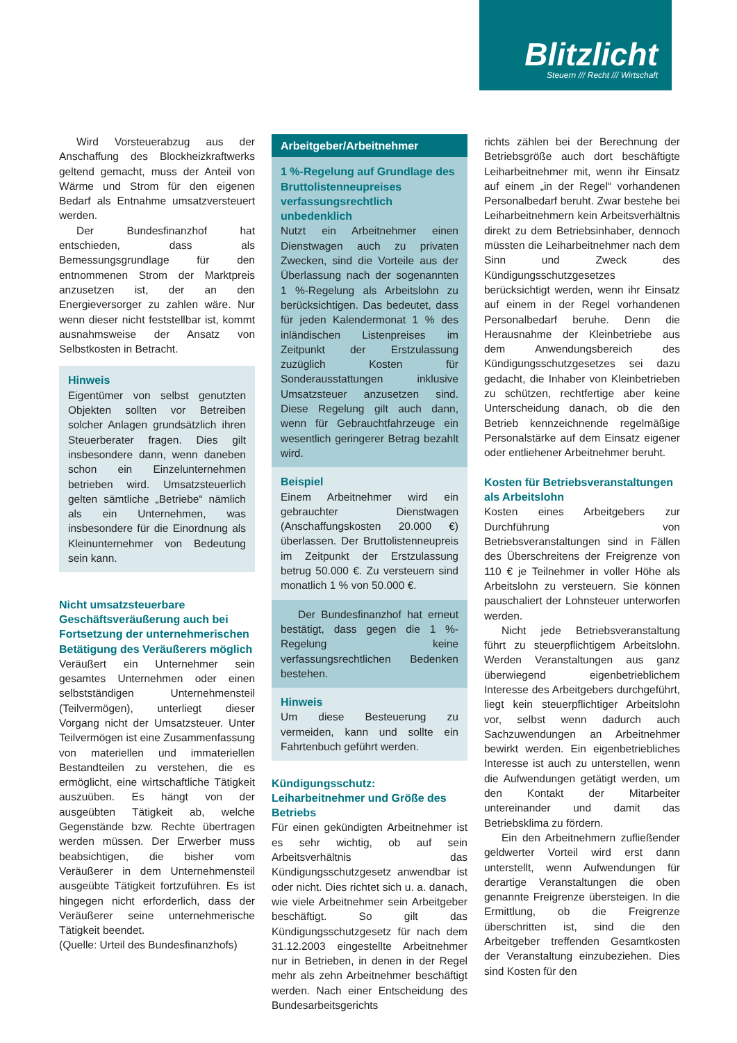Blitzlicht
Steuern /// Recht /// Wirtschaft
Wird Vorsteuerabzug aus der Anschaffung des Blockheizkraftwerks geltend gemacht, muss der Anteil von Wärme und Strom für den eigenen Bedarf als Entnahme umsatzversteuert werden.
Der Bundesfinanzhof hat entschieden, dass als Bemessungsgrundlage für den entnommenen Strom der Marktpreis anzusetzen ist, der an den Energieversorger zu zahlen wäre. Nur wenn dieser nicht feststellbar ist, kommt ausnahmsweise der Ansatz von Selbstkosten in Betracht.
Hinweis
Eigentümer von selbst genutzten Objekten sollten vor Betreiben solcher Anlagen grundsätzlich ihren Steuerberater fragen. Dies gilt insbesondere dann, wenn daneben schon ein Einzelunternehmen betrieben wird. Umsatzsteuerlich gelten sämtliche „Betriebe“ nämlich als ein Unternehmen, was insbesondere für die Einordnung als Kleinunternehmer von Bedeutung sein kann.
Nicht umsatzsteuerbare Geschäftsveräußerung auch bei Fortsetzung der unternehmerischen Betätigung des Veräußerers möglich
Veräußert ein Unternehmer sein gesamtes Unternehmen oder einen selbstständigen Unternehmensteil (Teilvermögen), unterliegt dieser Vorgang nicht der Umsatzsteuer. Unter Teilvermögen ist eine Zusammenfassung von materiellen und immateriellen Bestandteilen zu verstehen, die es ermöglicht, eine wirtschaftliche Tätigkeit auszuüben. Es hängt von der ausgeübten Tätigkeit ab, welche Gegenstände bzw. Rechte übertragen werden müssen. Der Erwerber muss beabsichtigen, die bisher vom Veräußerer in dem Unternehmensteil ausgeübte Tätigkeit fortzuführen. Es ist hingegen nicht erforderlich, dass der Veräußerer seine unternehmerische Tätigkeit beendet.
(Quelle: Urteil des Bundesfinanzhofs)
Arbeitgeber/Arbeitnehmer
1 %-Regelung auf Grundlage des Bruttolistenneupreises verfassungsrechtlich unbedenklich
Nutzt ein Arbeitnehmer einen Dienstwagen auch zu privaten Zwecken, sind die Vorteile aus der Überlassung nach der sogenannten 1 %-Regelung als Arbeitslohn zu berücksichtigen. Das bedeutet, dass für jeden Kalendermonat 1 % des inländischen Listenpreises im Zeitpunkt der Erstzulassung zuzüglich Kosten für Sonderausstattungen inklusive Umsatzsteuer anzusetzen sind. Diese Regelung gilt auch dann, wenn für Gebrauchtfahrzeuge ein wesentlich geringerer Betrag bezahlt wird.
Beispiel
Einem Arbeitnehmer wird ein gebrauchter Dienstwagen (Anschaffungskosten 20.000 €) überlassen. Der Bruttolistenneupreis im Zeitpunkt der Erstzulassung betrug 50.000 €. Zu versteuern sind monatlich 1 % von 50.000 €.
Der Bundesfinanzhof hat erneut bestätigt, dass gegen die 1 %-Regelung keine verfassungsrechtlichen Bedenken bestehen.
Hinweis
Um diese Besteuerung zu vermeiden, kann und sollte ein Fahrtenbuch geführt werden.
Kündigungsschutz: Leiharbeitnehmer und Größe des Betriebs
Für einen gekündigten Arbeitnehmer ist es sehr wichtig, ob auf sein Arbeitsverhältnis das Kündigungsschutzgesetz anwendbar ist oder nicht. Dies richtet sich u. a. danach, wie viele Arbeitnehmer sein Arbeitgeber beschäftigt. So gilt das Kündigungsschutzgesetz für nach dem 31.12.2003 eingestellte Arbeitnehmer nur in Betrieben, in denen in der Regel mehr als zehn Arbeitnehmer beschäftigt werden. Nach einer Entscheidung des Bundesarbeitsgerichts
richts zählen bei der Berechnung der Betriebsgröße auch dort beschäftigte Leiharbeitnehmer mit, wenn ihr Einsatz auf einem „in der Regel“ vorhandenen Personalbedarf beruht. Zwar bestehe bei Leiharbeitnehmern kein Arbeitsverhältnis direkt zu dem Betriebsinhaber, dennoch müssten die Leiharbeitnehmer nach dem Sinn und Zweck des Kündigungsschutzgesetzes berücksichtigt werden, wenn ihr Einsatz auf einem in der Regel vorhandenen Personalbedarf beruhe. Denn die Herausnahme der Kleinbetriebe aus dem Anwendungsbereich des Kündigungsschutzgesetzes sei dazu gedacht, die Inhaber von Kleinbetrieben zu schützen, rechtfertige aber keine Unterscheidung danach, ob die den Betrieb kennzeichnende regelmäßige Personalstärke auf dem Einsatz eigener oder entliehener Arbeitnehmer beruht.
Kosten für Betriebsveranstaltungen als Arbeitslohn
Kosten eines Arbeitgebers zur Durchführung von Betriebsveranstaltungen sind in Fällen des Überschreitens der Freigrenze von 110 € je Teilnehmer in voller Höhe als Arbeitslohn zu versteuern. Sie können pauschaliert der Lohnsteuer unterworfen werden.
Nicht jede Betriebsveranstaltung führt zu steuerpflichtigem Arbeitslohn. Werden Veranstaltungen aus ganz überwiegend eigenbetrieblichem Interesse des Arbeitgebers durchgeführt, liegt kein steuerpflichtiger Arbeitslohn vor, selbst wenn dadurch auch Sachzuwendungen an Arbeitnehmer bewirkt werden. Ein eigenbetriebliches Interesse ist auch zu unterstellen, wenn die Aufwendungen getätigt werden, um den Kontakt der Mitarbeiter untereinander und damit das Betriebsklima zu fördern.
Ein den Arbeitnehmern zufließender geldwerter Vorteil wird erst dann unterstellt, wenn Aufwendungen für derartige Veranstaltungen die oben genannte Freigrenze übersteigen. In die Ermittlung, ob die Freigrenze überschritten ist, sind die den Arbeitgeber treffenden Gesamtkosten der Veranstaltung einzubeziehen. Dies sind Kosten für den